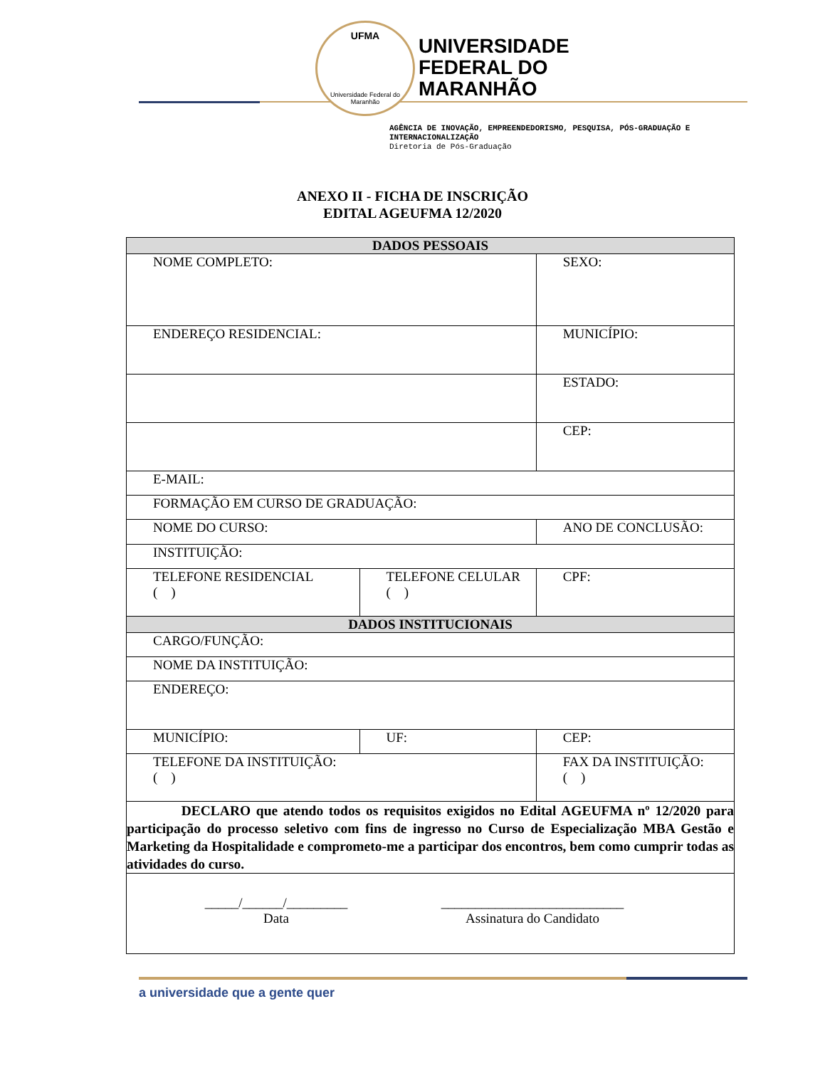UFMA
Universidade Federal do Maranhão
UNIVERSIDADE
FEDERAL DO
MARANHÃO
AGÊNCIA DE INOVAÇÃO, EMPREENDEDORISMO, PESQUISA, PÓS-GRADUAÇÃO E
INTERNACIONALIZAÇÃO
Diretoria de Pós-Graduação
ANEXO II - FICHA DE INSCRIÇÃO
EDITAL AGEUFMA 12/2020
| DADOS PESSOAIS | | | |
| NOME COMPLETO: | | | SEXO: |
| ENDEREÇO RESIDENCIAL: | | MUNICÍPIO: | |
| | | ESTADO: | |
| | | CEP: | |
| E-MAIL: | | | |
| FORMAÇÃO EM CURSO DE GRADUAÇÃO: | | | |
| NOME DO CURSO: | | ANO DE CONCLUSÃO: | |
| INSTITUIÇÃO: | | | |
| TELEFONE RESIDENCIAL ( ) | TELEFONE CELULAR ( ) | | CPF: |
| DADOS INSTITUCIONAIS | | | |
| CARGO/FUNÇÃO: | | | |
| NOME DA INSTITUIÇÃO: | | | |
| ENDEREÇO: | | | |
| MUNICÍPIO: | UF: | CEP: | |
| TELEFONE DA INSTITUIÇÃO: ( ) | | FAX DA INSTITUIÇÃO: ( ) | |
| DECLARO que atendo todos os requisitos exigidos no Edital AGEUFMA nº 12/2020 para participação do processo seletivo com fins de ingresso no Curso de Especialização MBA Gestão e Marketing da Hospitalidade e comprometo-me a participar dos encontros, bem como cumprir todas as atividades do curso. | | | |
| _____/______/_________ Data ___________________________ Assinatura do Candidato | | | |
a universidade que a gente quer